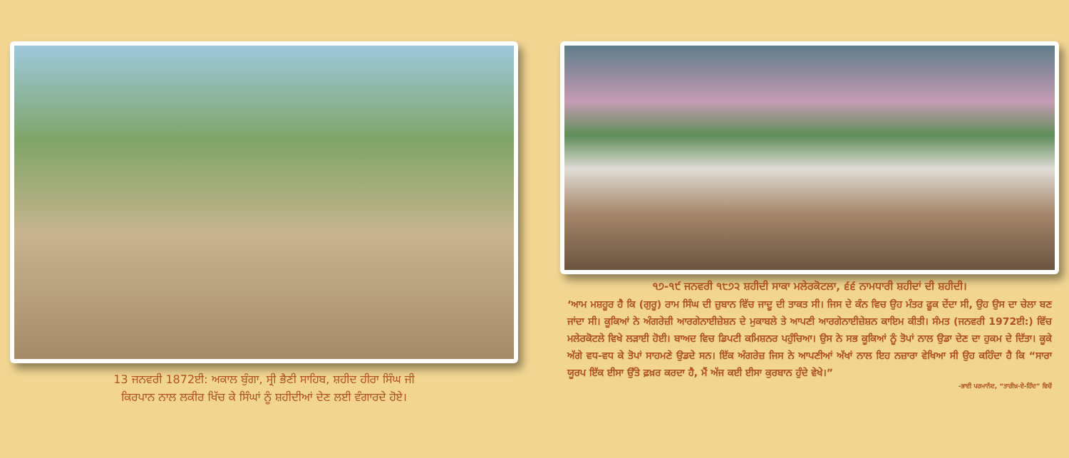13 ਜਨਵਰੀ 1872ਈ: ਅਕਾਲ ਬੁੰਗਾ, ਸ੍ਰੀ ਭੈਣੀ ਸਾਹਿਬ, ਸ਼ਹੀਦ ਹੀਰਾ ਸਿੰਘ ਜੀ
ਕਿਰਪਾਨ ਨਾਲ ਲਕੀਰ ਖਿੱਚ ਕੇ ਸਿੰਘਾਂ ਨੂੰ ਸ਼ਹੀਦੀਆਂ ਦੇਣ ਲਈ ਵੰਗਾਰਦੇ ਹੋਏ।
੧੭-੧੯ ਜਨਵਰੀ ੧੮੭੨ ਸ਼ਹੀਦੀ ਸਾਕਾ ਮਲੇਰਕੋਟਲਾ, ੬੬ ਨਾਮਧਾਰੀ ਸ਼ਹੀਦਾਂ ਦੀ ਸ਼ਹੀਦੀ।
‘ਆਮ ਮਸ਼ਹੂਰ ਹੈ ਕਿ (ਗੁਰੂ) ਰਾਮ ਸਿੰਘ ਦੀ ਜ਼ੁਬਾਨ ਵਿੱਚ ਜਾਦੂ ਦੀ ਤਾਕਤ ਸੀ। ਜਿਸ ਦੇ ਕੰਨ ਵਿਚ ਉਹ ਮੰਤਰ ਫੂਕ ਦੇਂਦਾ ਸੀ, ਉਹ ਉਸ ਦਾ ਚੇਲਾ ਬਣ ਜਾਂਦਾ ਸੀ। ਕੂਕਿਆਂ ਨੇ ਅੰਗਰੇਜ਼ੀ ਆਰਗੇਨਾਈਜ਼ੇਸ਼ਨ ਦੇ ਮੁਕਾਬਲੇ ਤੇ ਆਪਣੀ ਆਰਗੇਨਾਈਜ਼ੇਸ਼ਨ ਕਾਇਮ ਕੀਤੀ। ਸੰਮਤ (ਜਨਵਰੀ 1972ਈ:) ਵਿੱਚ ਮਲੇਰਕੋਟਲੇ ਵਿਖੇ ਲੜਾਈ ਹੋਈ। ਬਾਅਦ ਵਿਚ ਡਿਪਟੀ ਕਮਿਸ਼ਨਰ ਪਹੁੰਚਿਆ। ਉਸ ਨੇ ਸਭ ਕੂਕਿਆਂ ਨੂੰ ਤੋਪਾਂ ਨਾਲ ਉਡਾ ਦੇਣ ਦਾ ਹੁਕਮ ਦੇ ਦਿੱਤਾ। ਕੂਕੇ ਅੱਗੇ ਵਧ-ਵਧ ਕੇ ਤੋਪਾਂ ਸਾਹਮਣੇ ਉਡਦੇ ਸਨ। ਇੱਕ ਅੰਗਰੇਜ਼ ਜਿਸ ਨੇ ਆਪਣੀਆਂ ਅੱਖਾਂ ਨਾਲ ਇਹ ਨਜ਼ਾਰਾ ਵੇਖਿਆ ਸੀ ਉਹ ਕਹਿੰਦਾ ਹੈ ਕਿ “ਸਾਰਾ ਯੂਰਪ ਇੱਕ ਈਸਾ ਉੱਤੇ ਫ਼ਖ਼ਰ ਕਰਦਾ ਹੈ, ਮੈਂ ਅੱਜ ਕਈ ਈਸਾ ਕੁਰਬਾਨ ਹੁੰਦੇ ਵੇਖੇ।”
-ਭਾਈ ਪਰਮਾਨੰਦ, “ਤਾਰੀਖ਼-ਏ-ਹਿੰਦ” ਵਿਚੋਂ